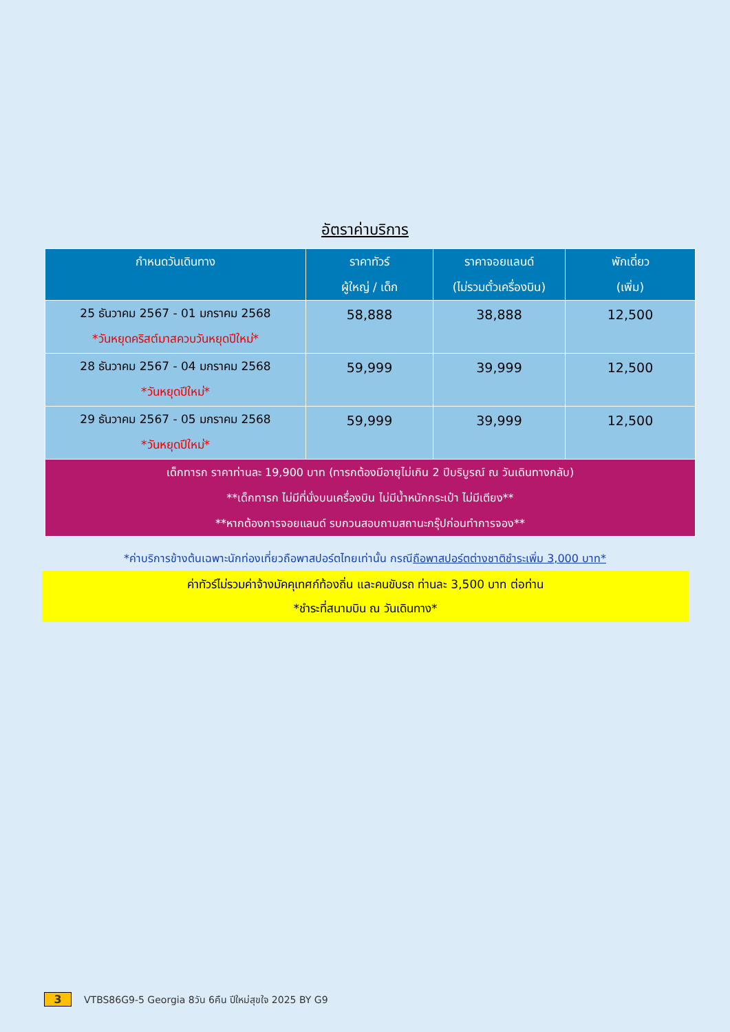อัตราค่าบริการ
| กำหนดวันเดินทาง | ราคาทัวร์ ผู้ใหญ่ / เด็ก | ราคาจอยแลนด์ (ไม่รวมตั๋วเครื่องบิน) | พักเดี่ยว (เพิ่ม) |
| --- | --- | --- | --- |
| 25 ธันวาคม 2567 - 01 มกราคม 2568 *วันหยุดคริสต์มาสควบวันหยุดปีใหม่* | 58,888 | 38,888 | 12,500 |
| 28 ธันวาคม 2567 - 04 มกราคม 2568 *วันหยุดปีใหม่* | 59,999 | 39,999 | 12,500 |
| 29 ธันวาคม 2567 - 05 มกราคม 2568 *วันหยุดปีใหม่* | 59,999 | 39,999 | 12,500 |
| เด็กทารก ราคาท่านละ 19,900 บาท (ทารกต้องมีอายุไม่เกิน 2 ปีบริบูรณ์ ณ วันเดินทางกลับ) **เด็กทารก ไม่มีที่นั่งบนเครื่องบิน ไม่มีน้ำหนักกระเป๋า ไม่มีเตียง** **หากต้องการจอยแลนด์ รบกวนสอบถามสถานะกรุ๊ปก่อนทำการจอง** | | | |
*ค่าบริการข้างต้นเฉพาะนักท่องเที่ยวถือพาสปอร์ตไทยเท่านั้น กรณีถือพาสปอร์ตต่างชาติชำระเพิ่ม 3,000 บาท*
ค่าทัวร์ไม่รวมค่าจ้างมัคคุเทศก์ท้องถิ่น และคนขับรถ ท่านละ 3,500 บาท ต่อท่าน
*ชำระที่สนามบิน ณ วันเดินทาง*
3 VTBS86G9-5 Georgia 8วัน 6คืน ปีใหม่สุขใจ 2025 BY G9